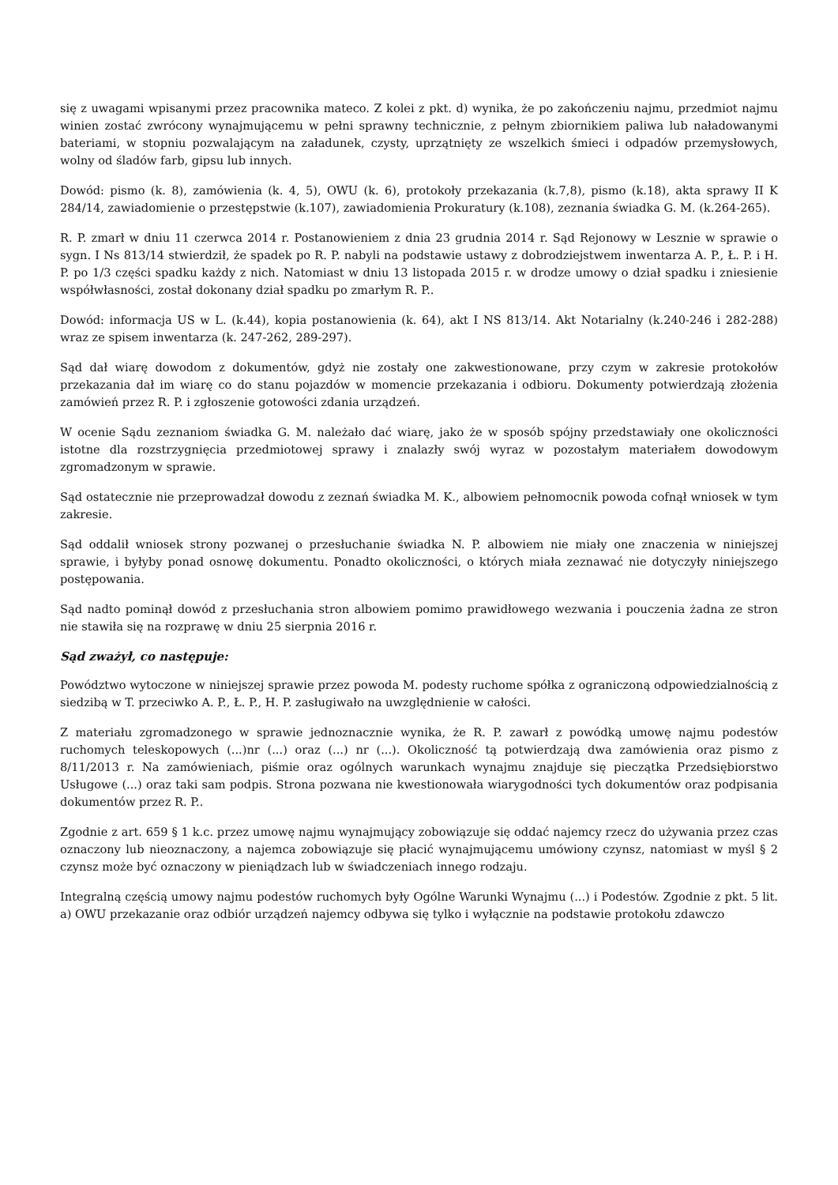się z uwagami wpisanymi przez pracownika mateco. Z kolei z pkt. d) wynika, że po zakończeniu najmu, przedmiot najmu winien zostać zwrócony wynajmującemu w pełni sprawny technicznie, z pełnym zbiornikiem paliwa lub naładowanymi bateriami, w stopniu pozwalającym na załadunek, czysty, uprzątnięty ze wszelkich śmieci i odpadów przemysłowych, wolny od śladów farb, gipsu lub innych.
Dowód: pismo (k. 8), zamówienia (k. 4, 5), OWU (k. 6), protokoły przekazania (k.7,8), pismo (k.18), akta sprawy II K 284/14, zawiadomienie o przestępstwie (k.107), zawiadomienia Prokuratury (k.108), zeznania świadka G. M. (k.264-265).
R. P. zmarł w dniu 11 czerwca 2014 r. Postanowieniem z dnia 23 grudnia 2014 r. Sąd Rejonowy w Lesznie w sprawie o sygn. I Ns 813/14 stwierdził, że spadek po R. P. nabyli na podstawie ustawy z dobrodziejstwem inwentarza A. P., Ł. P. i H. P. po 1/3 części spadku każdy z nich. Natomiast w dniu 13 listopada 2015 r. w drodze umowy o dział spadku i zniesienie współwłasności, został dokonany dział spadku po zmarłym R. P..
Dowód: informacja US w L. (k.44), kopia postanowienia (k. 64), akt I NS 813/14. Akt Notarialny (k.240-246 i 282-288) wraz ze spisem inwentarza (k. 247-262, 289-297).
Sąd dał wiarę dowodom z dokumentów, gdyż nie zostały one zakwestionowane, przy czym w zakresie protokołów przekazania dał im wiarę co do stanu pojazdów w momencie przekazania i odbioru. Dokumenty potwierdzają złożenia zamówień przez R. P. i zgłoszenie gotowości zdania urządzeń.
W ocenie Sądu zeznaniom świadka G. M. należało dać wiarę, jako że w sposób spójny przedstawiały one okoliczności istotne dla rozstrzygnięcia przedmiotowej sprawy i znalazły swój wyraz w pozostałym materiałem dowodowym zgromadzonym w sprawie.
Sąd ostatecznie nie przeprowadzał dowodu z zeznań świadka M. K., albowiem pełnomocnik powoda cofnął wniosek w tym zakresie.
Sąd oddalił wniosek strony pozwanej o przesłuchanie świadka N. P. albowiem nie miały one znaczenia w niniejszej sprawie, i byłyby ponad osnowę dokumentu. Ponadto okoliczności, o których miała zeznawać nie dotyczyły niniejszego postępowania.
Sąd nadto pominął dowód z przesłuchania stron albowiem pomimo prawidłowego wezwania i pouczenia żadna ze stron nie stawiła się na rozprawę w dniu 25 sierpnia 2016 r.
Sąd zważył, co następuje:
Powództwo wytoczone w niniejszej sprawie przez powoda M. podesty ruchome spółka z ograniczoną odpowiedzialnością z siedzibą w T. przeciwko A. P., Ł. P., H. P. zasługiwało na uwzględnienie w całości.
Z materiału zgromadzonego w sprawie jednoznacznie wynika, że R. P. zawarł z powódką umowę najmu podestów ruchomych teleskopowych (...)nr (...) oraz (...) nr (...). Okoliczność tą potwierdzają dwa zamówienia oraz pismo z 8/11/2013 r. Na zamówieniach, piśmie oraz ogólnych warunkach wynajmu znajduje się pieczątka Przedsiębiorstwo Usługowe (...) oraz taki sam podpis. Strona pozwana nie kwestionowała wiarygodności tych dokumentów oraz podpisania dokumentów przez R. P..
Zgodnie z art. 659 § 1 k.c. przez umowę najmu wynajmujący zobowiązuje się oddać najemcy rzecz do używania przez czas oznaczony lub nieoznaczony, a najemca zobowiązuje się płacić wynajmującemu umówiony czynsz, natomiast w myśl § 2 czynsz może być oznaczony w pieniądzach lub w świadczeniach innego rodzaju.
Integralną częścią umowy najmu podestów ruchomych były Ogólne Warunki Wynajmu (...) i Podestów. Zgodnie z pkt. 5 lit. a) OWU przekazanie oraz odbiór urządzeń najemcy odbywa się tylko i wyłącznie na podstawie protokołu zdawczo